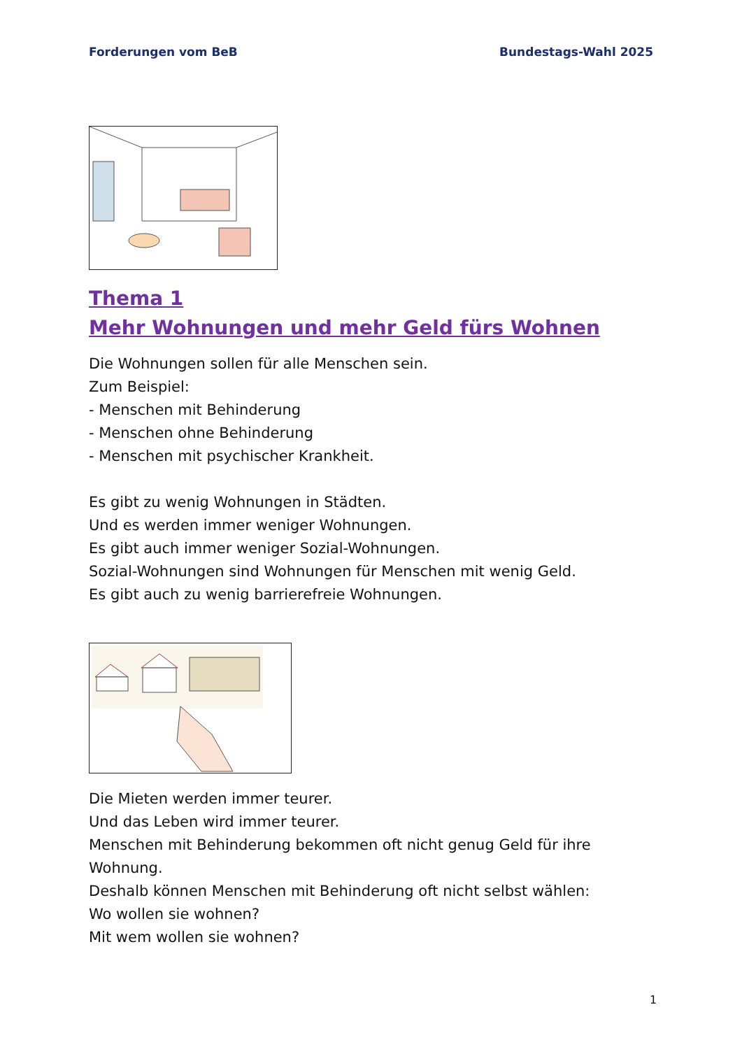Forderungen vom BeB Bundestags-Wahl 2025
Thema 1
Mehr Wohnungen und mehr Geld fürs Wohnen
Die Wohnungen sollen für alle Menschen sein.
Zum Beispiel:
- Menschen mit Behinderung
- Menschen ohne Behinderung
- Menschen mit psychischer Krankheit.
Es gibt zu wenig Wohnungen in Städten.
Und es werden immer weniger Wohnungen.
Es gibt auch immer weniger Sozial-Wohnungen.
Sozial-Wohnungen sind Wohnungen für Menschen mit wenig Geld.
Es gibt auch zu wenig barrierefreie Wohnungen.
Die Mieten werden immer teurer.
Und das Leben wird immer teurer.
Menschen mit Behinderung bekommen oft nicht genug Geld für ihre Wohnung.
Deshalb können Menschen mit Behinderung oft nicht selbst wählen:
Wo wollen sie wohnen?
Mit wem wollen sie wohnen?
1